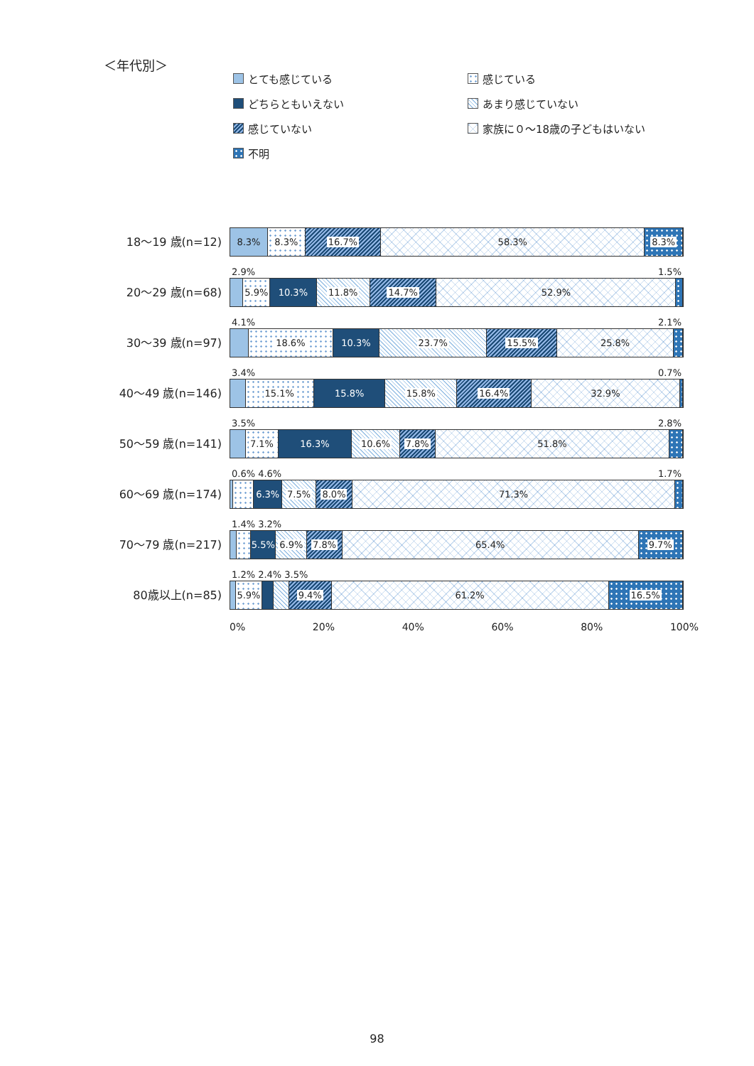＜年代別＞
とても感じている
感じている
どちらともいえない
あまり感じていない
感じていない
家族に０～18歳の子どもはいない
不明
18～19 歳(n=12)
8.3% 8.3% 16.7% 58.3% 8.3%
20～29 歳(n=68)
2.9% 1.5%
5.9% 10.3% 11.8% 14.7% 52.9%
30～39 歳(n=97)
4.1% 2.1%
18.6% 10.3% 23.7% 15.5% 25.8%
40～49 歳(n=146)
3.4% 0.7%
15.1% 15.8% 15.8% 16.4% 32.9%
50～59 歳(n=141)
3.5% 2.8%
7.1% 16.3% 10.6% 7.8% 51.8%
60～69 歳(n=174)
0.6% 4.6% 1.7%
6.3% 7.5% 8.0% 71.3%
70～79 歳(n=217)
1.4% 3.2%
5.5% 6.9% 7.8% 65.4% 9.7%
80歳以上(n=85)
1.2% 2.4% 3.5%
5.9% 9.4% 61.2% 16.5%
0% 20% 40% 60% 80% 100%
98